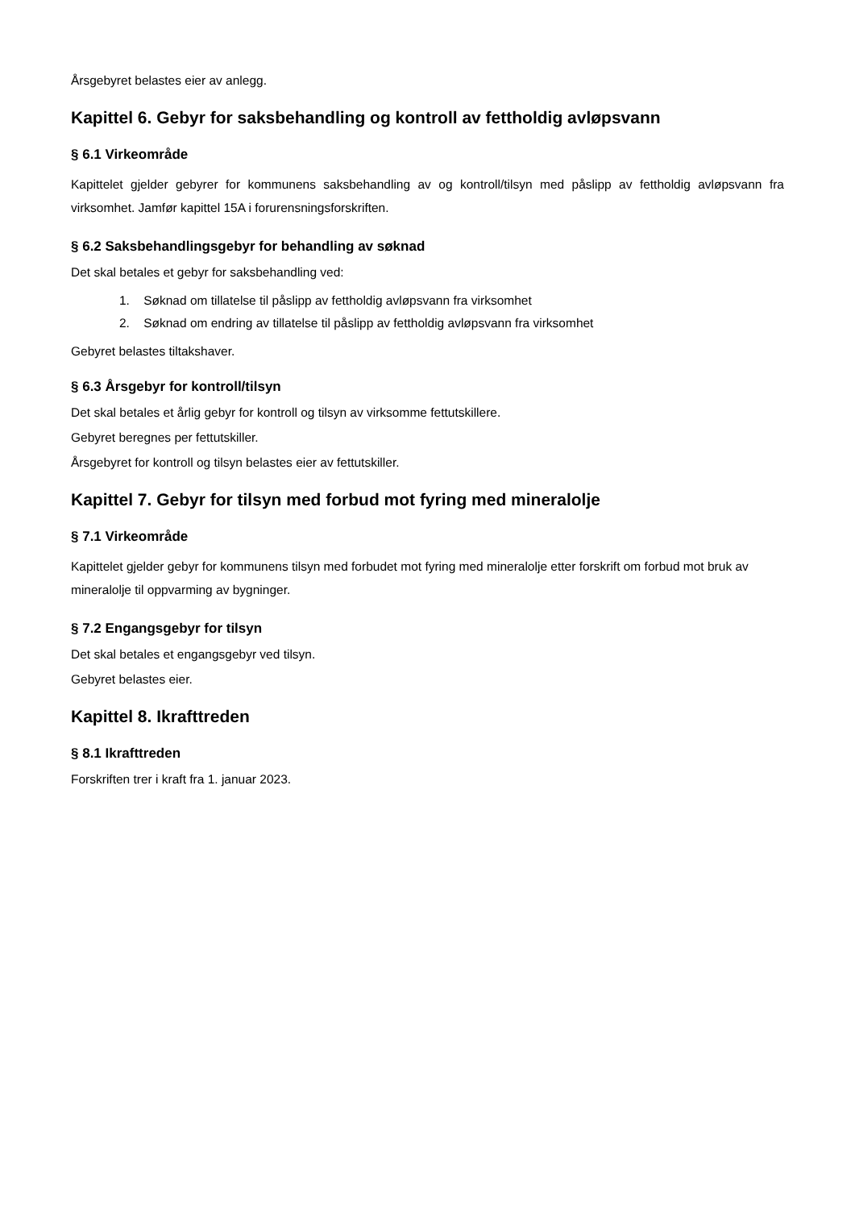Årsgebyret belastes eier av anlegg.
Kapittel 6. Gebyr for saksbehandling og kontroll av fettholdig avløpsvann
§ 6.1 Virkeområde
Kapittelet gjelder gebyrer for kommunens saksbehandling av og kontroll/tilsyn med påslipp av fettholdig avløpsvann fra virksomhet. Jamfør kapittel 15A i forurensningsforskriften.
§ 6.2 Saksbehandlingsgebyr for behandling av søknad
Det skal betales et gebyr for saksbehandling ved:
1. Søknad om tillatelse til påslipp av fettholdig avløpsvann fra virksomhet
2. Søknad om endring av tillatelse til påslipp av fettholdig avløpsvann fra virksomhet
Gebyret belastes tiltakshaver.
§ 6.3 Årsgebyr for kontroll/tilsyn
Det skal betales et årlig gebyr for kontroll og tilsyn av virksomme fettutskillere.
Gebyret beregnes per fettutskiller.
Årsgebyret for kontroll og tilsyn belastes eier av fettutskiller.
Kapittel 7. Gebyr for tilsyn med forbud mot fyring med mineralolje
§ 7.1 Virkeområde
Kapittelet gjelder gebyr for kommunens tilsyn med forbudet mot fyring med mineralolje etter forskrift om forbud mot bruk av mineralolje til oppvarming av bygninger.
§ 7.2 Engangsgebyr for tilsyn
Det skal betales et engangsgebyr ved tilsyn.
Gebyret belastes eier.
Kapittel 8. Ikrafttreden
§ 8.1 Ikrafttreden
Forskriften trer i kraft fra 1. januar 2023.